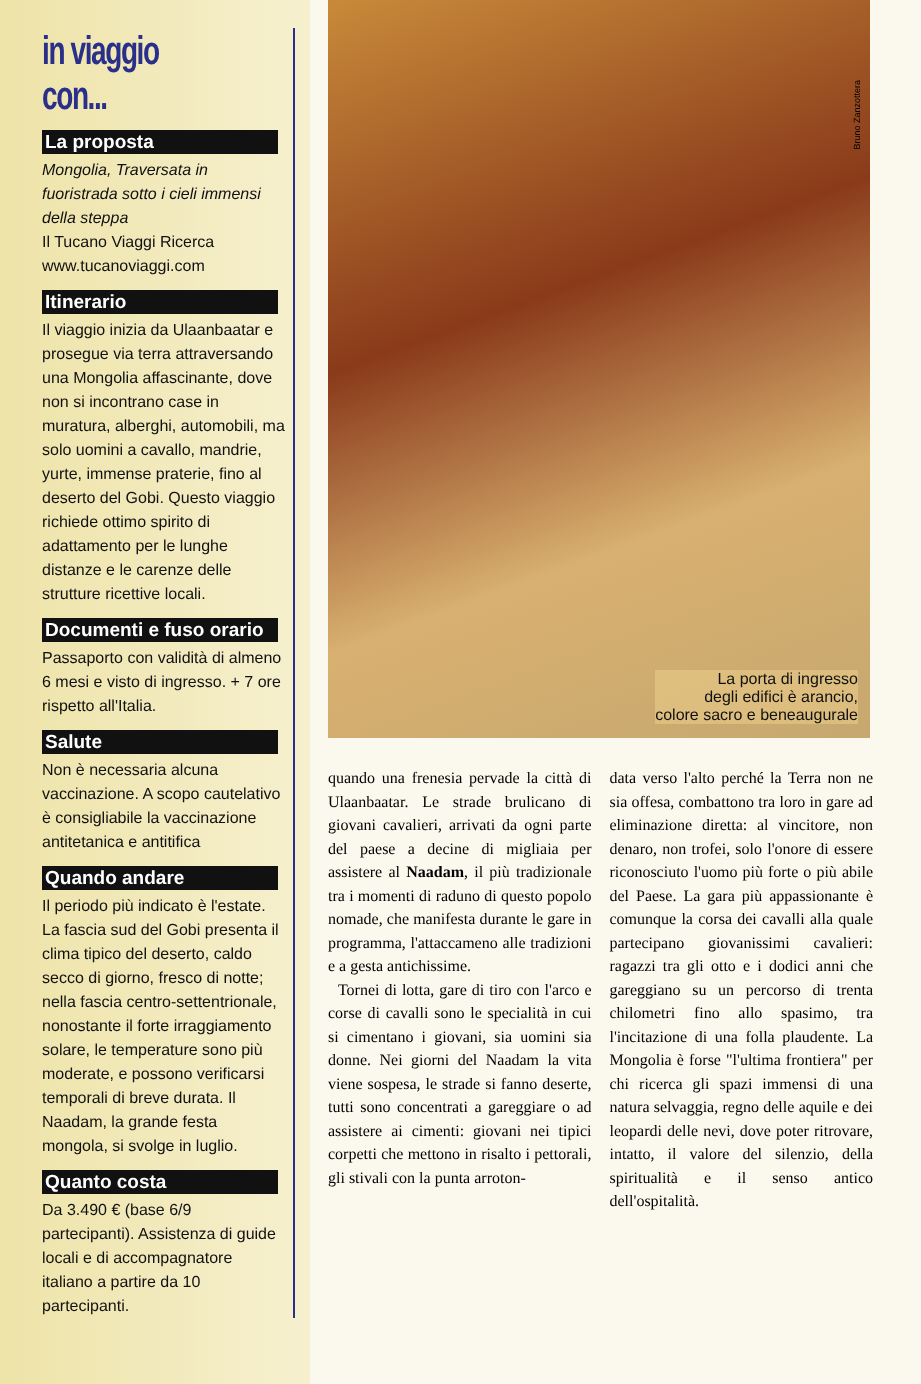in viaggio con...
La proposta
Mongolia, Traversata in fuoristrada sotto i cieli immensi della steppa
Il Tucano Viaggi Ricerca
www.tucanoviaggi.com
Itinerario
Il viaggio inizia da Ulaanbaatar e prosegue via terra attraversando una Mongolia affascinante, dove non si incontrano case in muratura, alberghi, automobili, ma solo uomini a cavallo, mandrie, yurte, immense praterie, fino al deserto del Gobi. Questo viaggio richiede ottimo spirito di adattamento per le lunghe distanze e le carenze delle strutture ricettive locali.
Documenti e fuso orario
Passaporto con validità di almeno 6 mesi e visto di ingresso. + 7 ore rispetto all'Italia.
Salute
Non è necessaria alcuna vaccinazione. A scopo cautelativo è consigliabile la vaccinazione antitetanica e antitifica
Quando andare
Il periodo più indicato è l'estate. La fascia sud del Gobi presenta il clima tipico del deserto, caldo secco di giorno, fresco di notte; nella fascia centro-settentrionale, nonostante il forte irraggiamento solare, le temperature sono più moderate, e possono verificarsi temporali di breve durata. Il Naadam, la grande festa mongola, si svolge in luglio.
Quanto costa
Da 3.490 € (base 6/9 partecipanti). Assistenza di guide locali e di accompagnatore italiano a partire da 10 partecipanti.
Bruno Zanzottera
La porta di ingresso
degli edifici è arancio,
colore sacro e beneaugurale
quando una frenesia pervade la città di Ulaanbaatar. Le strade brulicano di giovani cavalieri, arrivati da ogni parte del paese a decine di migliaia per assistere al Naadam, il più tradizionale tra i momenti di raduno di questo popolo nomade, che manifesta durante le gare in programma, l'attaccameno alle tradizioni e a gesta antichissime.
Tornei di lotta, gare di tiro con l'arco e corse di cavalli sono le specialità in cui si cimentano i giovani, sia uomini sia donne. Nei giorni del Naadam la vita viene sospesa, le strade si fanno deserte, tutti sono concentrati a gareggiare o ad assistere ai cimenti: giovani nei tipici corpetti che mettono in risalto i pettorali, gli stivali con la punta arroton-
data verso l'alto perché la Terra non ne sia offesa, combattono tra loro in gare ad eliminazione diretta: al vincitore, non denaro, non trofei, solo l'onore di essere riconosciuto l'uomo più forte o più abile del Paese. La gara più appassionante è comunque la corsa dei cavalli alla quale partecipano giovanissimi cavalieri: ragazzi tra gli otto e i dodici anni che gareggiano su un percorso di trenta chilometri fino allo spasimo, tra l'incitazione di una folla plaudente. La Mongolia è forse "l'ultima frontiera" per chi ricerca gli spazi immensi di una natura selvaggia, regno delle aquile e dei leopardi delle nevi, dove poter ritrovare, intatto, il valore del silenzio, della spiritualità e il senso antico dell'ospitalità.